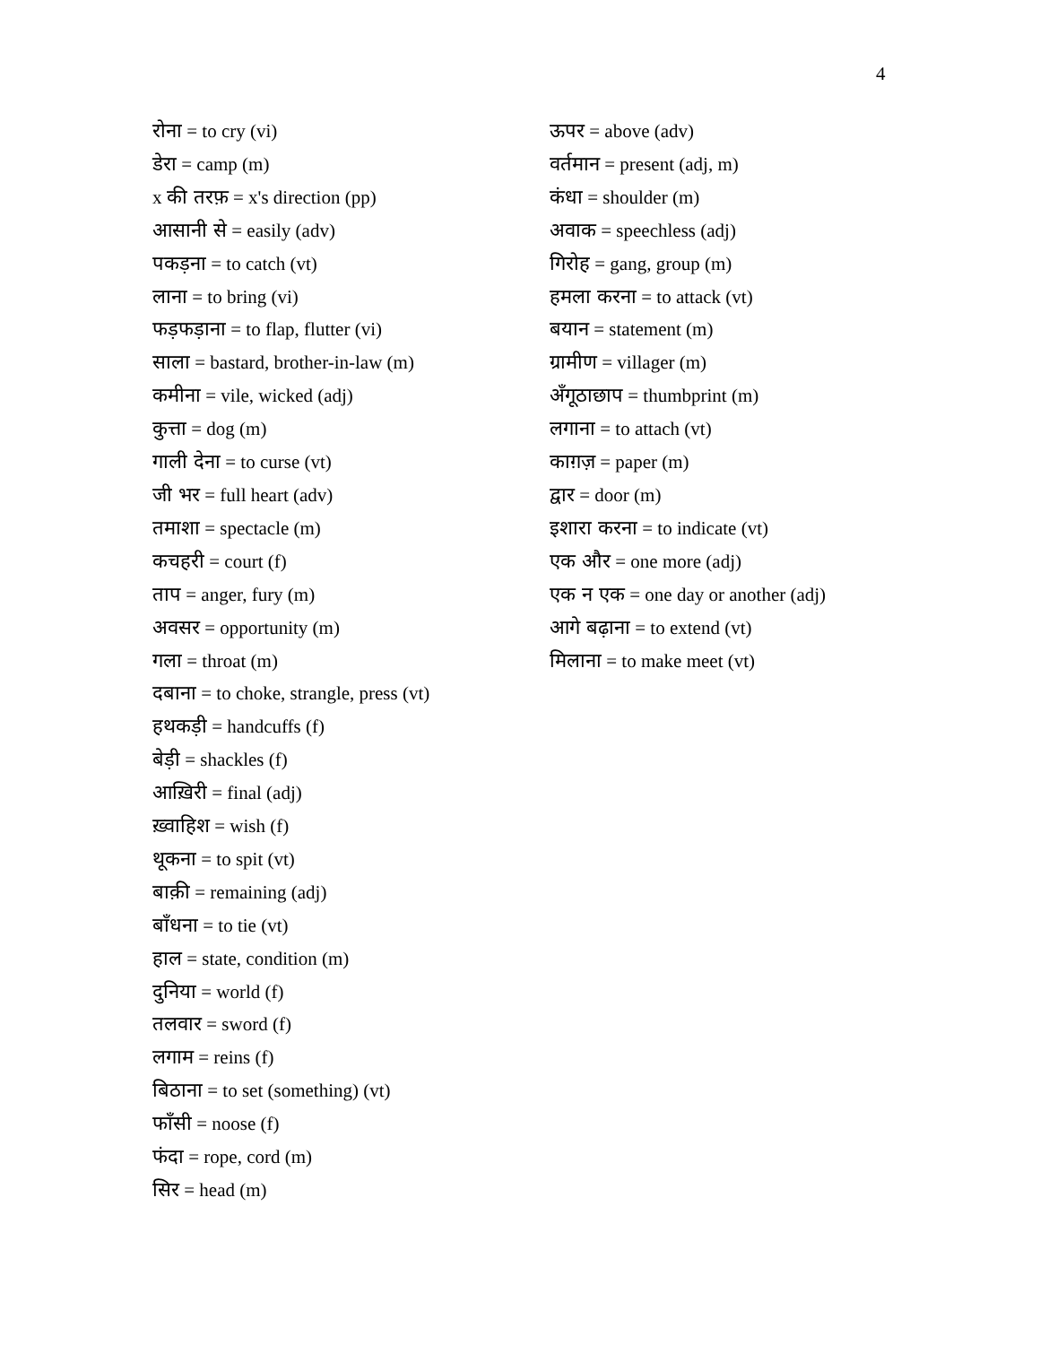4
रोना = to cry (vi)
डेरा = camp (m)
x की तरफ़ = x's direction (pp)
आसानी से = easily (adv)
पकड़ना = to catch (vt)
लाना = to bring (vi)
फड़फड़ाना = to flap, flutter (vi)
साला = bastard, brother-in-law (m)
कमीना = vile, wicked (adj)
कुत्ता = dog (m)
गाली देना = to curse (vt)
जी भर = full heart (adv)
तमाशा = spectacle (m)
कचहरी = court (f)
ताप = anger, fury (m)
अवसर = opportunity (m)
गला = throat (m)
दबाना = to choke, strangle, press (vt)
हथकड़ी = handcuffs (f)
बेड़ी = shackles (f)
आख़िरी = final (adj)
ख़्वाहिश = wish (f)
थूकना = to spit (vt)
बाक़ी = remaining (adj)
बाँधना = to tie (vt)
हाल = state, condition (m)
दुनिया = world (f)
तलवार = sword (f)
लगाम = reins (f)
बिठाना = to set (something) (vt)
फाँसी = noose (f)
फंदा = rope, cord (m)
सिर = head (m)
ऊपर = above (adv)
वर्तमान = present (adj, m)
कंधा = shoulder (m)
अवाक = speechless (adj)
गिरोह = gang, group (m)
हमला करना = to attack (vt)
बयान = statement (m)
ग्रामीण = villager (m)
अँगूठाछाप = thumbprint (m)
लगाना = to attach (vt)
काग़ज़ = paper (m)
द्वार = door (m)
इशारा करना = to indicate (vt)
एक और = one more (adj)
एक न एक = one day or another (adj)
आगे बढ़ाना = to extend (vt)
मिलाना = to make meet (vt)